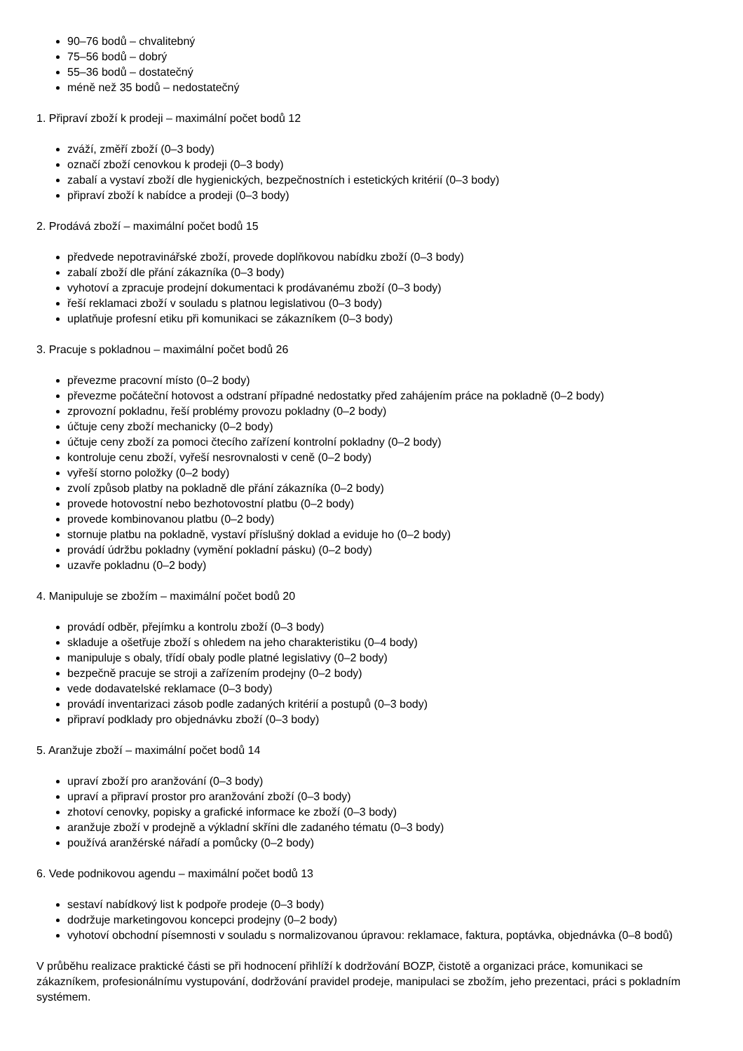90–76 bodů – chvalitebný
75–56 bodů – dobrý
55–36 bodů – dostatečný
méně než 35 bodů – nedostatečný
1. Připraví zboží k prodeji – maximální počet bodů 12
zváží, změří zboží (0–3 body)
označí zboží cenovkou k prodeji (0–3 body)
zabalí a vystaví zboží dle hygienických, bezpečnostních i estetických kritérií (0–3 body)
připraví zboží k nabídce a prodeji (0–3 body)
2. Prodává zboží – maximální počet bodů 15
předvede nepotravinářské zboží, provede doplňkovou nabídku zboží (0–3 body)
zabalí zboží dle přání zákazníka (0–3 body)
vyhotoví a zpracuje prodejní dokumentaci k prodávanému zboží (0–3 body)
řeší reklamaci zboží v souladu s platnou legislativou (0–3 body)
uplatňuje profesní etiku při komunikaci se zákazníkem (0–3 body)
3. Pracuje s pokladnou – maximální počet bodů 26
převezme pracovní místo (0–2 body)
převezme počáteční hotovost a odstraní případné nedostatky před zahájením práce na pokladně (0–2 body)
zprovozní pokladnu, řeší problémy provozu pokladny (0–2 body)
účtuje ceny zboží mechanicky (0–2 body)
účtuje ceny zboží za pomoci čtecího zařízení kontrolní pokladny (0–2 body)
kontroluje cenu zboží, vyřeší nesrovnalosti v ceně (0–2 body)
vyřeší storno položky (0–2 body)
zvolí způsob platby na pokladně dle přání zákazníka (0–2 body)
provede hotovostní nebo bezhotovostní platbu (0–2 body)
provede kombinovanou platbu (0–2 body)
stornuje platbu na pokladně, vystaví příslušný doklad a eviduje ho (0–2 body)
provádí údržbu pokladny (vymění pokladní pásku) (0–2 body)
uzavře pokladnu (0–2 body)
4. Manipuluje se zbožím – maximální počet bodů 20
provádí odběr, přejímku a kontrolu zboží (0–3 body)
skladuje a ošetřuje zboží s ohledem na jeho charakteristiku (0–4 body)
manipuluje s obaly, třídí obaly podle platné legislativy (0–2 body)
bezpečně pracuje se stroji a zařízením prodejny (0–2 body)
vede dodavatelské reklamace (0–3 body)
provádí inventarizaci zásob podle zadaných kritérií a postupů (0–3 body)
připraví podklady pro objednávku zboží (0–3 body)
5. Aranžuje zboží – maximální počet bodů 14
upraví zboží pro aranžování (0–3 body)
upraví a připraví prostor pro aranžování zboží (0–3 body)
zhotoví cenovky, popisky a grafické informace ke zboží (0–3 body)
aranžuje zboží v prodejně a výkladní skříni dle zadaného tématu (0–3 body)
používá aranžérské nářadí a pomůcky (0–2 body)
6. Vede podnikovou agendu – maximální počet bodů 13
sestaví nabídkový list k podpoře prodeje (0–3 body)
dodržuje marketingovou koncepci prodejny (0–2 body)
vyhotoví obchodní písemnosti v souladu s normalizovanou úpravou: reklamace, faktura, poptávka, objednávka (0–8 bodů)
V průběhu realizace praktické části se při hodnocení přihlíží k dodržování BOZP, čistotě a organizaci práce, komunikaci se zákazníkem, profesionálnímu vystupování, dodržování pravidel prodeje, manipulaci se zbožím, jeho prezentaci, práci s pokladním systémem.